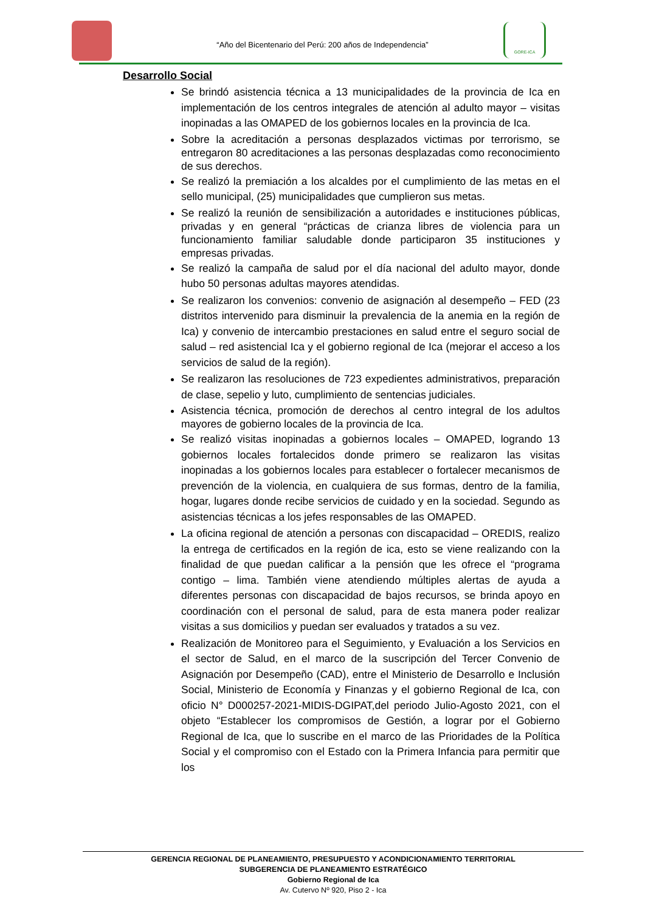“Año del Bicentenario del Perú: 200 años de Independencia”
GORE-ICA
Desarrollo Social
Se brindó asistencia técnica a 13 municipalidades de la provincia de Ica en implementación de los centros integrales de atención al adulto mayor – visitas inopinadas a las OMAPED de los gobiernos locales en la provincia de Ica.
Sobre la acreditación a personas desplazados victimas por terrorismo, se entregaron 80 acreditaciones a las personas desplazadas como reconocimiento de sus derechos.
Se realizó la premiación a los alcaldes por el cumplimiento de las metas en el sello municipal, (25) municipalidades que cumplieron sus metas.
Se realizó la reunión de sensibilización a autoridades e instituciones públicas, privadas y en general “prácticas de crianza libres de violencia para un funcionamiento familiar saludable donde participaron 35 instituciones y empresas privadas.
Se realizó la campaña de salud por el día nacional del adulto mayor, donde hubo 50 personas adultas mayores atendidas.
Se realizaron los convenios: convenio de asignación al desempeño – FED (23 distritos intervenido para disminuir la prevalencia de la anemia en la región de Ica) y convenio de intercambio prestaciones en salud entre el seguro social de salud – red asistencial Ica y el gobierno regional de Ica (mejorar el acceso a los servicios de salud de la región).
Se realizaron las resoluciones de 723 expedientes administrativos, preparación de clase, sepelio y luto, cumplimiento de sentencias judiciales.
Asistencia técnica, promoción de derechos al centro integral de los adultos mayores de gobierno locales de la provincia de Ica.
Se realizó visitas inopinadas a gobiernos locales – OMAPED, logrando 13 gobiernos locales fortalecidos donde primero se realizaron las visitas inopinadas a los gobiernos locales para establecer o fortalecer mecanismos de prevención de la violencia, en cualquiera de sus formas, dentro de la familia, hogar, lugares donde recibe servicios de cuidado y en la sociedad. Segundo as asistencias técnicas a los jefes responsables de las OMAPED.
La oficina regional de atención a personas con discapacidad – OREDIS, realizo la entrega de certificados en la región de ica, esto se viene realizando con la finalidad de que puedan calificar a la pensión que les ofrece el “programa contigo – lima. También viene atendiendo múltiples alertas de ayuda a diferentes personas con discapacidad de bajos recursos, se brinda apoyo en coordinación con el personal de salud, para de esta manera poder realizar visitas a sus domicilios y puedan ser evaluados y tratados a su vez.
Realización de Monitoreo para el Seguimiento, y Evaluación a los Servicios en el sector de Salud, en el marco de la suscripción del Tercer Convenio de Asignación por Desempeño (CAD), entre el Ministerio de Desarrollo e Inclusión Social, Ministerio de Economía y Finanzas y el gobierno Regional de Ica, con oficio N° D000257-2021-MIDIS-DGIPAT,del periodo Julio-Agosto 2021, con el objeto “Establecer los compromisos de Gestión, a lograr por el Gobierno Regional de Ica, que lo suscribe en el marco de las Prioridades de la Política Social y el compromiso con el Estado con la Primera Infancia para permitir que los
GERENCIA REGIONAL DE PLANEAMIENTO, PRESUPUESTO Y ACONDICIONAMIENTO TERRITORIAL
SUBGERENCIA DE PLANEAMIENTO ESTRATÉGICO
Gobierno Regional de Ica
Av. Cutervo Nº 920, Piso 2 - Ica